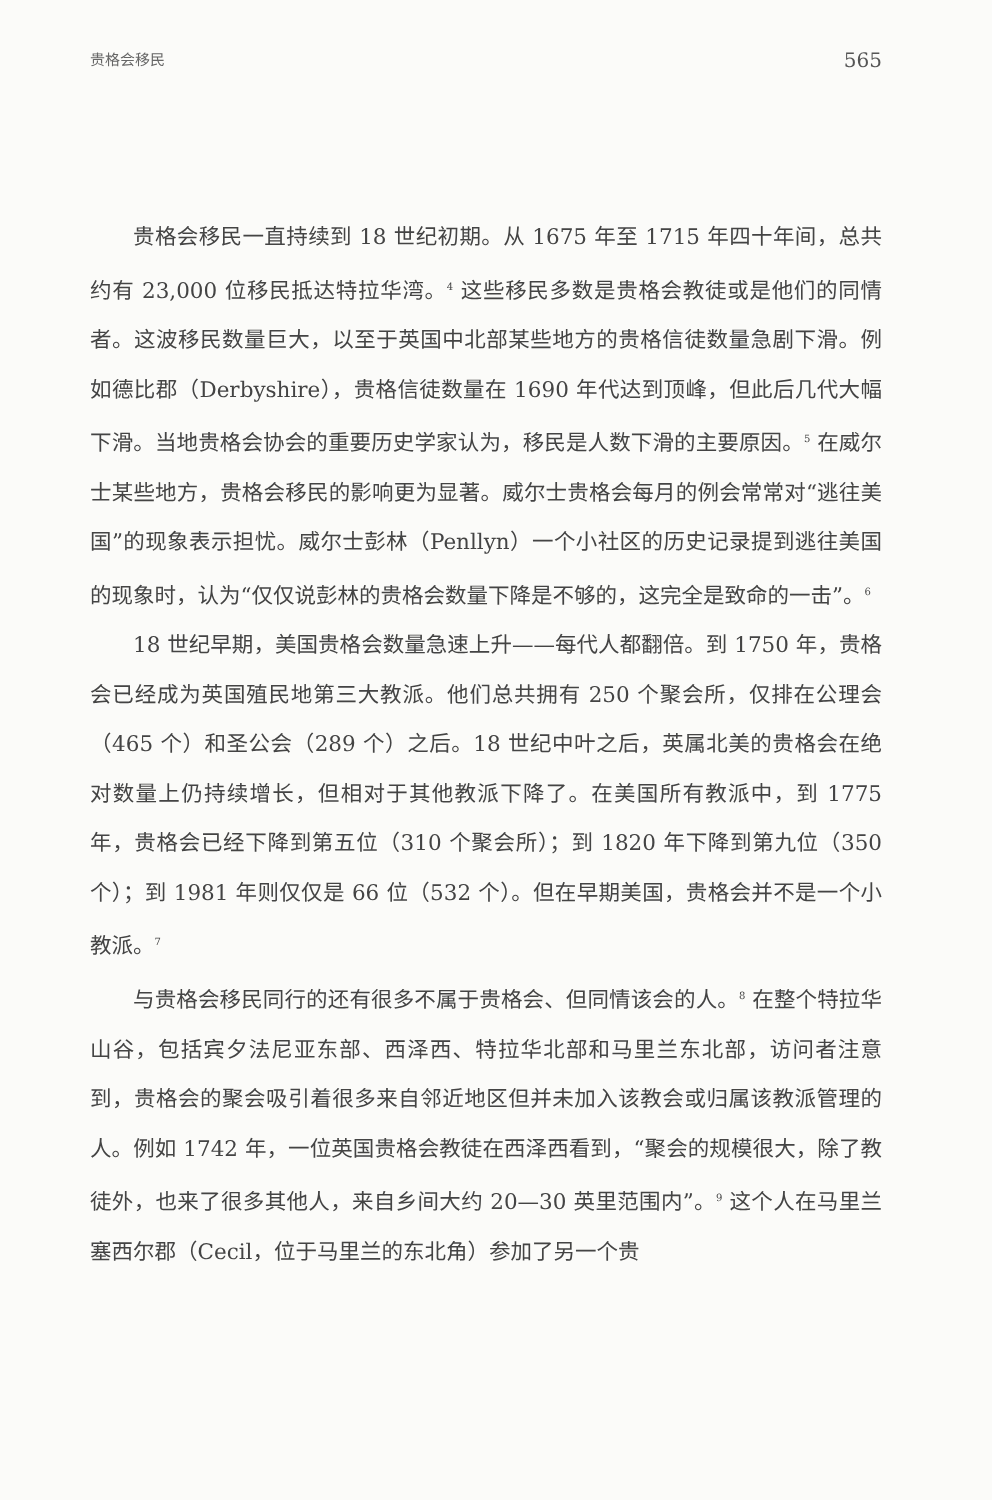贵格会移民 565
贵格会移民一直持续到 18 世纪初期。从 1675 年至 1715 年四十年间，总共约有 23,000 位移民抵达特拉华湾。<sup>4</sup> 这些移民多数是贵格会教徒或是他们的同情者。这波移民数量巨大，以至于英国中北部某些地方的贵格信徒数量急剧下滑。例如德比郡（Derbyshire），贵格信徒数量在 1690 年代达到顶峰，但此后几代大幅下滑。当地贵格会协会的重要历史学家认为，移民是人数下滑的主要原因。<sup>5</sup> 在威尔士某些地方，贵格会移民的影响更为显著。威尔士贵格会每月的例会常常对“逃往美国”的现象表示担忧。威尔士彭林（Penllyn）一个小社区的历史记录提到逃往美国的现象时，认为“仅仅说彭林的贵格会数量下降是不够的，这完全是致命的一击”。<sup>6</sup>
18 世纪早期，美国贵格会数量急速上升——每代人都翻倍。到 1750 年，贵格会已经成为英国殖民地第三大教派。他们总共拥有 250 个聚会所，仅排在公理会（465 个）和圣公会（289 个）之后。18 世纪中叶之后，英属北美的贵格会在绝对数量上仍持续增长，但相对于其他教派下降了。在美国所有教派中，到 1775 年，贵格会已经下降到第五位（310 个聚会所）；到 1820 年下降到第九位（350 个）；到 1981 年则仅仅是 66 位（532 个）。但在早期美国，贵格会并不是一个小教派。<sup>7</sup>
与贵格会移民同行的还有很多不属于贵格会、但同情该会的人。<sup>8</sup> 在整个特拉华山谷，包括宾夕法尼亚东部、西泽西、特拉华北部和马里兰东北部，访问者注意到，贵格会的聚会吸引着很多来自邻近地区但并未加入该教会或归属该教派管理的人。例如 1742 年，一位英国贵格会教徒在西泽西看到，“聚会的规模很大，除了教徒外，也来了很多其他人，来自乡间大约 20—30 英里范围内”。<sup>9</sup> 这个人在马里兰塞西尔郡（Cecil，位于马里兰的东北角）参加了另一个贵